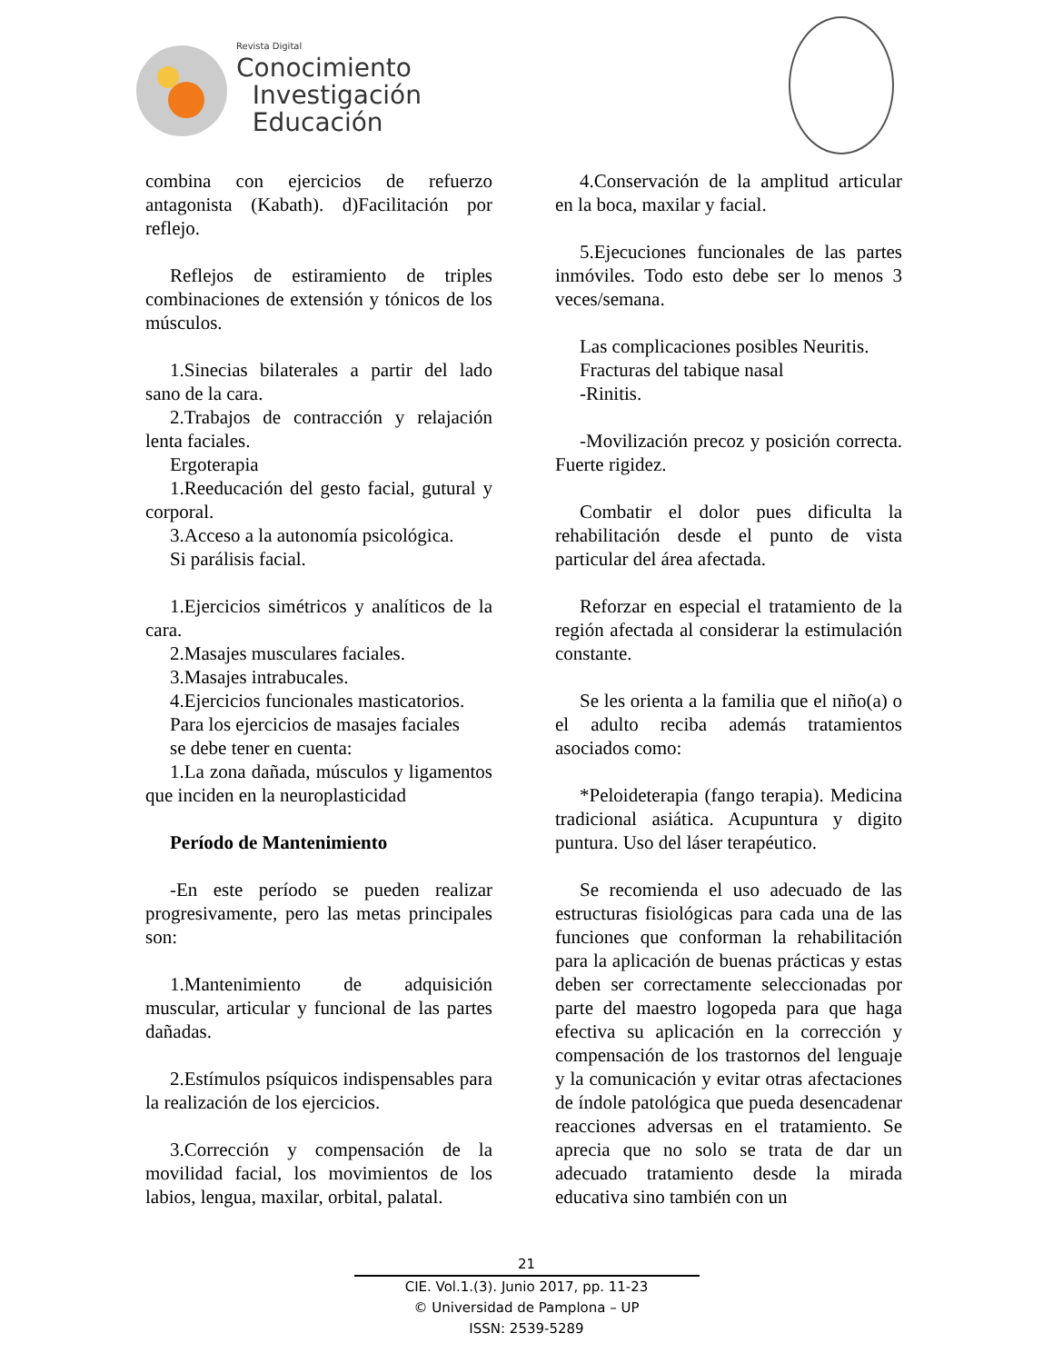Revista Digital
Conocimiento
Investigación
Educación
combina con ejercicios de refuerzo antagonista (Kabath). d)Facilitación por reflejo.
Reflejos de estiramiento de triples combinaciones de extensión y tónicos de los músculos.
1.Sinecias bilaterales a partir del lado sano de la cara.
2.Trabajos de contracción y relajación lenta faciales.
Ergoterapia
1.Reeducación del gesto facial, gutural y corporal.
3.Acceso a la autonomía psicológica.
Si parálisis facial.
1.Ejercicios simétricos y analíticos de la cara.
2.Masajes musculares faciales.
3.Masajes intrabucales.
4.Ejercicios funcionales masticatorios.
Para los ejercicios de masajes faciales
se debe tener en cuenta:
1.La zona dañada, músculos y ligamentos que inciden en la neuroplasticidad
Período de Mantenimiento
-En este período se pueden realizar progresivamente, pero las metas principales son:
1.Mantenimiento de adquisición muscular, articular y funcional de las partes dañadas.
2.Estímulos psíquicos indispensables para la realización de los ejercicios.
3.Corrección y compensación de la movilidad facial, los movimientos de los labios, lengua, maxilar, orbital, palatal.
4.Conservación de la amplitud articular en la boca, maxilar y facial.
5.Ejecuciones funcionales de las partes inmóviles. Todo esto debe ser lo menos 3 veces/semana.
Las complicaciones posibles Neuritis.
Fracturas del tabique nasal
-Rinitis.
-Movilización precoz y posición correcta. Fuerte rigidez.
Combatir el dolor pues dificulta la rehabilitación desde el punto de vista particular del área afectada.
Reforzar en especial el tratamiento de la región afectada al considerar la estimulación constante.
Se les orienta a la familia que el niño(a) o el adulto reciba además tratamientos asociados como:
*Peloideterapia (fango terapia). Medicina tradicional asiática. Acupuntura y digito puntura. Uso del láser terapéutico.
Se recomienda el uso adecuado de las estructuras fisiológicas para cada una de las funciones que conforman la rehabilitación para la aplicación de buenas prácticas y estas deben ser correctamente seleccionadas por parte del maestro logopeda para que haga efectiva su aplicación en la corrección y compensación de los trastornos del lenguaje y la comunicación y evitar otras afectaciones de índole patológica que pueda desencadenar reacciones adversas en el tratamiento. Se aprecia que no solo se trata de dar un adecuado tratamiento desde la mirada educativa sino también con un
21
CIE. Vol.1.(3). Junio 2017, pp. 11-23
© Universidad de Pamplona – UP
ISSN: 2539-5289